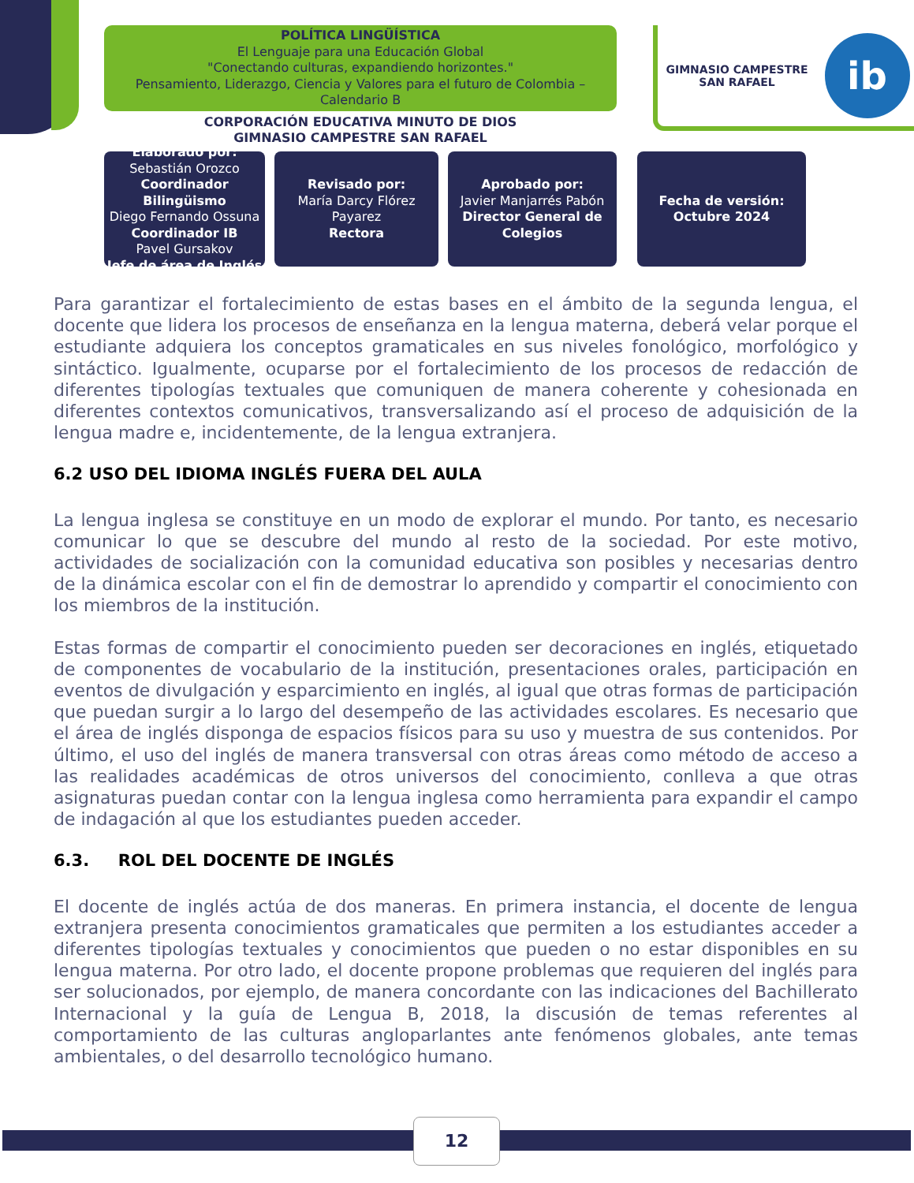POLÍTICA LINGÜÍSTICA
El Lenguaje para una Educación Global
"Conectando culturas, expandiendo horizontes."
Pensamiento, Liderazgo, Ciencia y Valores para el futuro de Colombia –
Calendario B
CORPORACIÓN EDUCATIVA MINUTO DE DIOS
GIMNASIO CAMPESTRE SAN RAFAEL
GIMNASIO CAMPESTRE
SAN RAFAEL
ib
Elaborado por:
Sebastián Orozco
Coordinador Bilingüismo
Diego Fernando Ossuna
Coordinador IB
Pavel Gursakov
Jefe de área de Inglés
Revisado por:
María Darcy Flórez Payarez
Rectora
Aprobado por:
Javier Manjarrés Pabón
Director General de Colegios
Fecha de versión:
Octubre 2024
Para garantizar el fortalecimiento de estas bases en el ámbito de la segunda lengua, el docente que lidera los procesos de enseñanza en la lengua materna, deberá velar porque el estudiante adquiera los conceptos gramaticales en sus niveles fonológico, morfológico y sintáctico. Igualmente, ocuparse por el fortalecimiento de los procesos de redacción de diferentes tipologías textuales que comuniquen de manera coherente y cohesionada en diferentes contextos comunicativos, transversalizando así el proceso de adquisición de la lengua madre e, incidentemente, de la lengua extranjera.
6.2 USO DEL IDIOMA INGLÉS FUERA DEL AULA
La lengua inglesa se constituye en un modo de explorar el mundo. Por tanto, es necesario comunicar lo que se descubre del mundo al resto de la sociedad. Por este motivo, actividades de socialización con la comunidad educativa son posibles y necesarias dentro de la dinámica escolar con el fin de demostrar lo aprendido y compartir el conocimiento con los miembros de la institución.
Estas formas de compartir el conocimiento pueden ser decoraciones en inglés, etiquetado de componentes de vocabulario de la institución, presentaciones orales, participación en eventos de divulgación y esparcimiento en inglés, al igual que otras formas de participación que puedan surgir a lo largo del desempeño de las actividades escolares. Es necesario que el área de inglés disponga de espacios físicos para su uso y muestra de sus contenidos. Por último, el uso del inglés de manera transversal con otras áreas como método de acceso a las realidades académicas de otros universos del conocimiento, conlleva a que otras asignaturas puedan contar con la lengua inglesa como herramienta para expandir el campo de indagación al que los estudiantes pueden acceder.
6.3. ROL DEL DOCENTE DE INGLÉS
El docente de inglés actúa de dos maneras. En primera instancia, el docente de lengua extranjera presenta conocimientos gramaticales que permiten a los estudiantes acceder a diferentes tipologías textuales y conocimientos que pueden o no estar disponibles en su lengua materna. Por otro lado, el docente propone problemas que requieren del inglés para ser solucionados, por ejemplo, de manera concordante con las indicaciones del Bachillerato Internacional y la guía de Lengua B, 2018, la discusión de temas referentes al comportamiento de las culturas angloparlantes ante fenómenos globales, ante temas ambientales, o del desarrollo tecnológico humano.
12